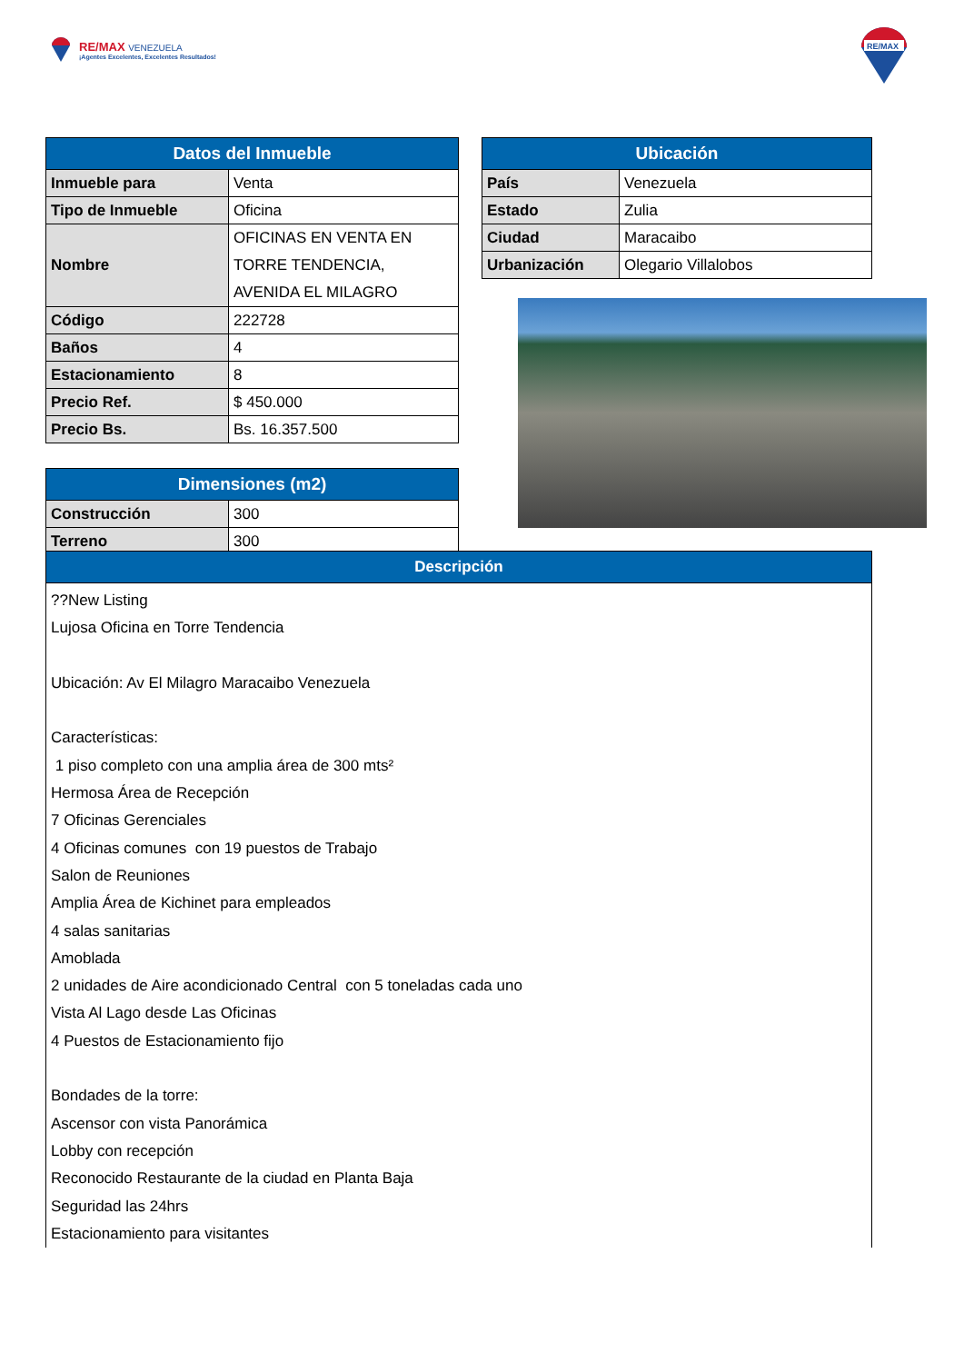RE/MAX VENEZUELA
¡Agentes Excelentes, Excelentes Resultados!
RE/MAX
| Datos del Inmueble | |
| --- | --- |
| Inmueble para | Venta |
| Tipo de Inmueble | Oficina |
| Nombre | OFICINAS EN VENTA EN TORRE TENDENCIA, AVENIDA EL MILAGRO |
| Código | 222728 |
| Baños | 4 |
| Estacionamiento | 8 |
| Precio Ref. | $ 450.000 |
| Precio Bs. | Bs. 16.357.500 |
| Ubicación | |
| --- | --- |
| País | Venezuela |
| Estado | Zulia |
| Ciudad | Maracaibo |
| Urbanización | Olegario Villalobos |
| Dimensiones (m2) | |
| --- | --- |
| Construcción | 300 |
| Terreno | 300 |
| Descripción |
| --- |
| ??New Listing Lujosa Oficina en Torre Tendencia Ubicación: Av El Milagro Maracaibo Venezuela Características: 1 piso completo con una amplia área de 300 mts² Hermosa Área de Recepción 7 Oficinas Gerenciales 4 Oficinas comunes con 19 puestos de Trabajo Salon de Reuniones Amplia Área de Kichinet para empleados 4 salas sanitarias Amoblada 2 unidades de Aire acondicionado Central con 5 toneladas cada uno Vista Al Lago desde Las Oficinas 4 Puestos de Estacionamiento fijo Bondades de la torre: Ascensor con vista Panorámica Lobby con recepción Reconocido Restaurante de la ciudad en Planta Baja Seguridad las 24hrs Estacionamiento para visitantes |